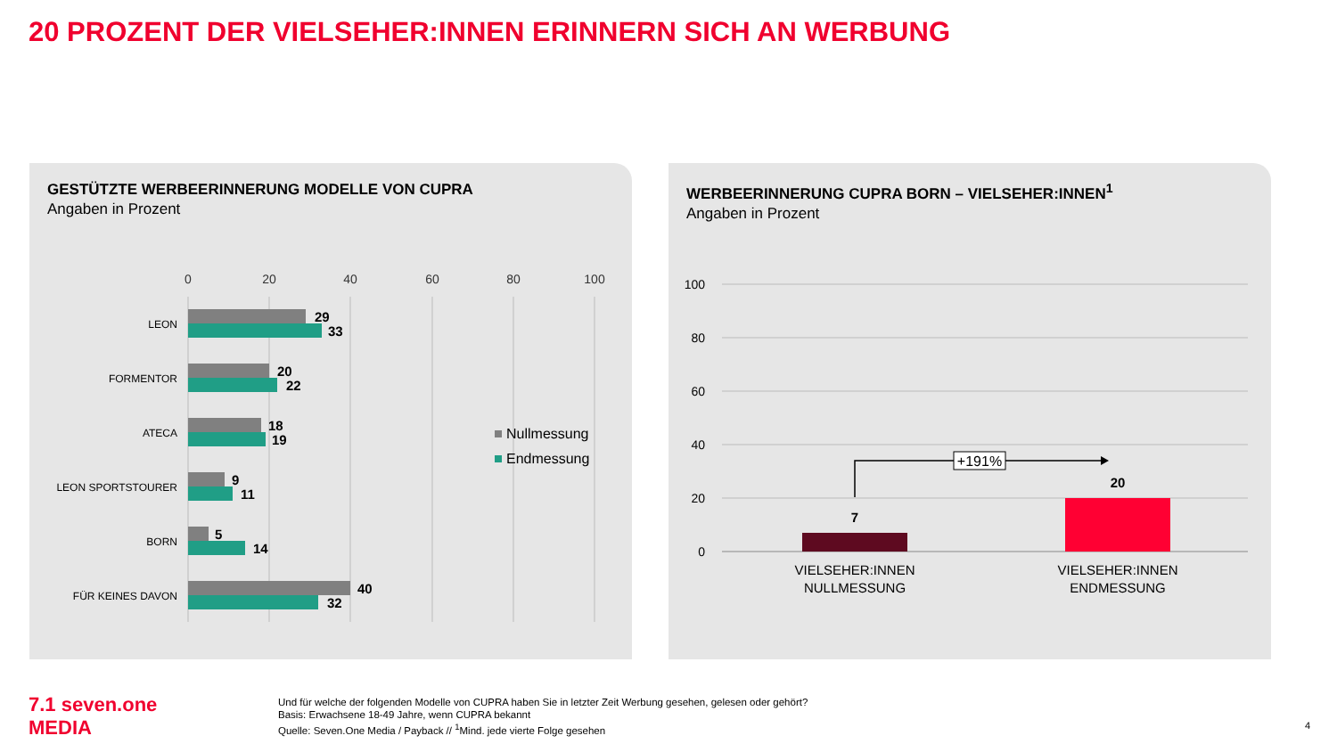20 PROZENT DER VIELSEHER:INNEN ERINNERN SICH AN WERBUNG
GESTÜTZTE WERBEERINNERUNG MODELLE VON CUPRA
Angaben in Prozent
0
20
40
60
80
100
LEON
FORMENTOR
ATECA
LEON SPORTSTOURER
BORN
FÜR KEINES DAVON
29
33
20
22
18
19
9
11
5
14
40
32
Nullmessung
Endmessung
WERBEERINNERUNG CUPRA BORN – VIELSEHER:INNEN<sup>1</sup>
Angaben in Prozent
100
80
60
40
20
0
7
20
+191%
VIELSEHER:INNEN
NULLMESSUNG
VIELSEHER:INNEN
ENDMESSUNG
7.1 seven.one
MEDIA
Und für welche der folgenden Modelle von CUPRA haben Sie in letzter Zeit Werbung gesehen, gelesen oder gehört?
Basis: Erwachsene 18-49 Jahre, wenn CUPRA bekannt
Quelle: Seven.One Media / Payback // <sup>1</sup>Mind. jede vierte Folge gesehen
4